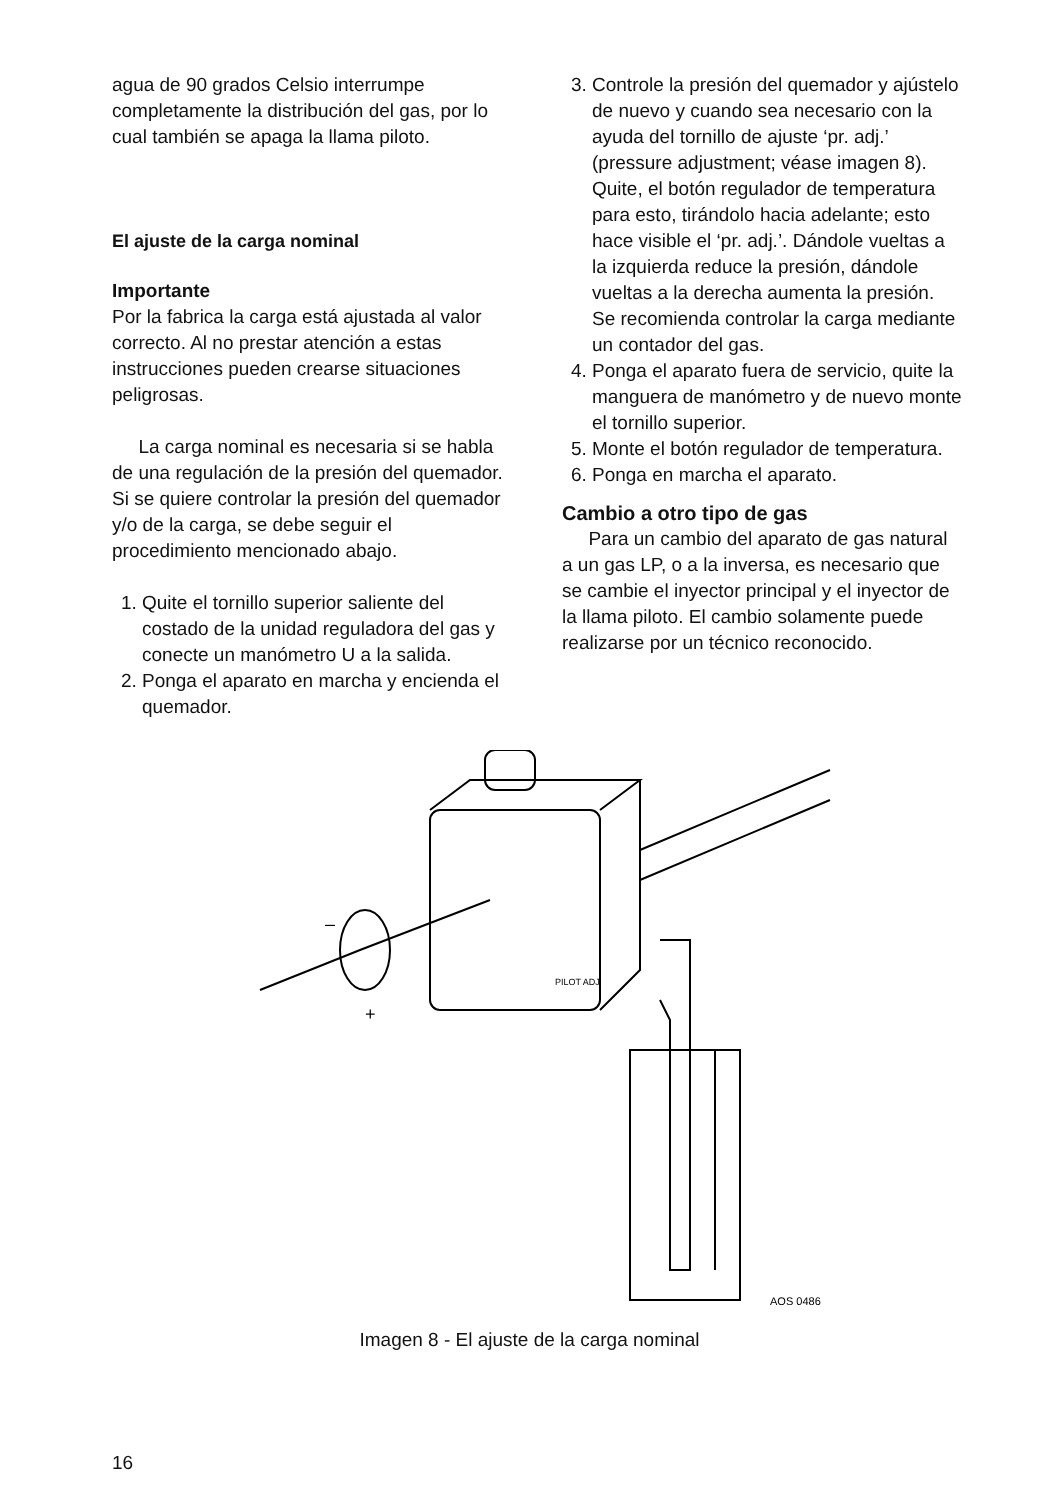agua de 90 grados Celsio interrumpe completamente la distribución del gas, por lo cual también se apaga la llama piloto.
El ajuste de la carga nominal
Importante
Por la fabrica la carga está ajustada al valor correcto. Al no prestar atención a estas instrucciones pueden crearse situaciones peligrosas.
La carga nominal es necesaria si se habla de una regulación de la presión del quemador. Si se quiere controlar la presión del quemador y/o de la carga, se debe seguir el procedimiento mencionado abajo.
1. Quite el tornillo superior saliente del costado de la unidad reguladora del gas y conecte un manómetro U a la salida.
2. Ponga el aparato en marcha y encienda el quemador.
3. Controle la presión del quemador y ajústelo de nuevo y cuando sea necesario con la ayuda del tornillo de ajuste ‘pr. adj.’ (pressure adjustment; véase imagen 8). Quite, el botón regulador de temperatura para esto, tirándolo hacia adelante; esto hace visible el ‘pr. adj.’. Dándole vueltas a la izquierda reduce la presión, dándole vueltas a la derecha aumenta la presión. Se recomienda controlar la carga mediante un contador del gas.
4. Ponga el aparato fuera de servicio, quite la manguera de manómetro y de nuevo monte el tornillo superior.
5. Monte el botón regulador de temperatura.
6. Ponga en marcha el aparato.
Cambio a otro tipo de gas
Para un cambio del aparato de gas natural a un gas LP, o a la inversa, es necesario que se cambie el inyector principal y el inyector de la llama piloto. El cambio solamente puede realizarse por un técnico reconocido.
PILOT ADJ
AOS 0486
–
+
Imagen 8 - El ajuste de la carga nominal
16